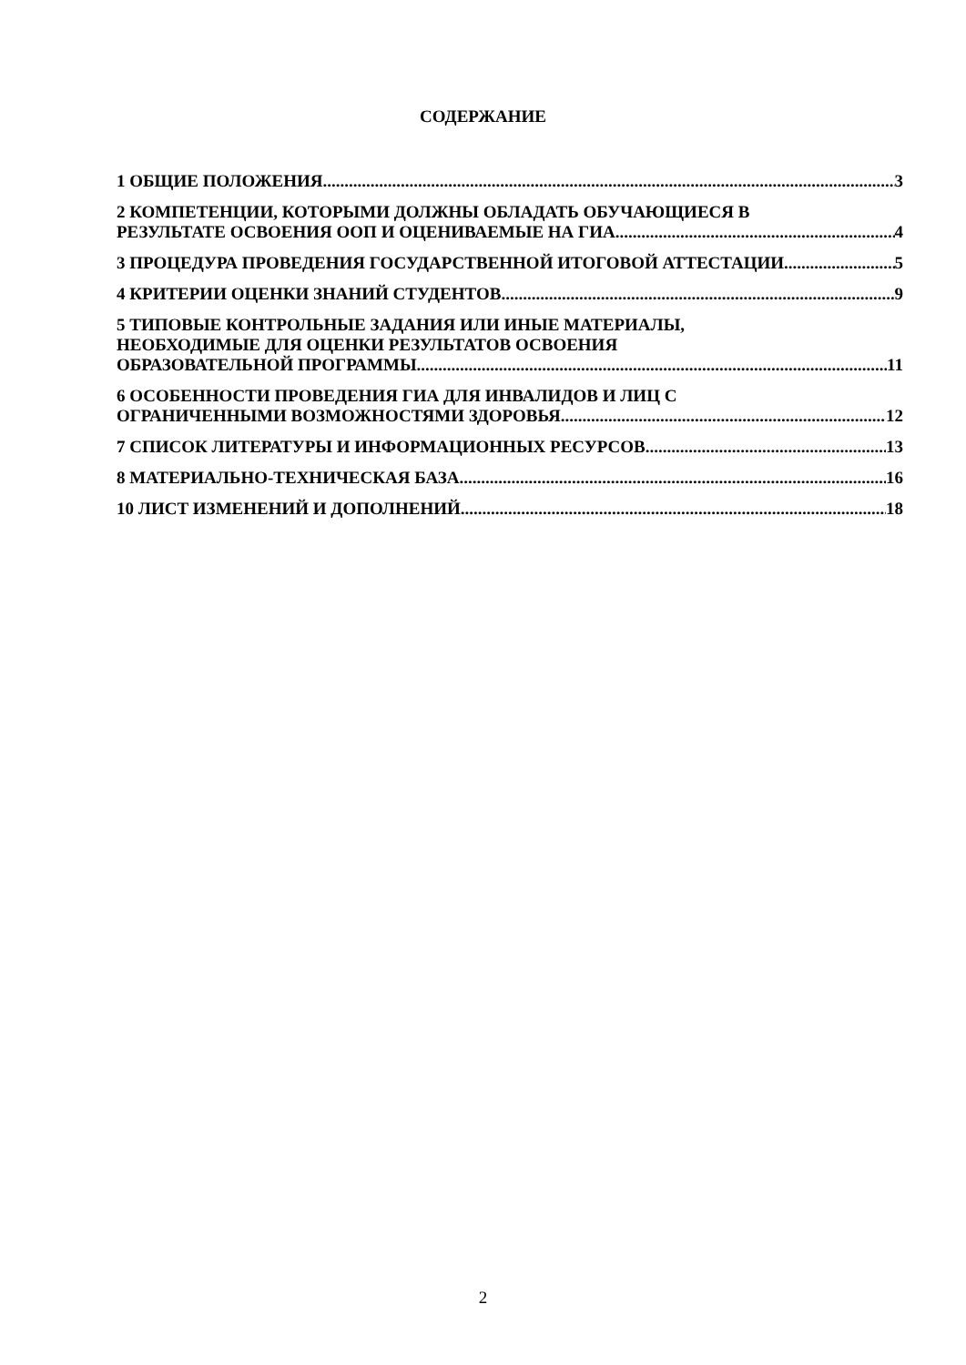СОДЕРЖАНИЕ
1 ОБЩИЕ ПОЛОЖЕНИЯ 3
2 КОМПЕТЕНЦИИ, КОТОРЫМИ ДОЛЖНЫ ОБЛАДАТЬ ОБУЧАЮЩИЕСЯ В
РЕЗУЛЬТАТЕ ОСВОЕНИЯ ООП И ОЦЕНИВАЕМЫЕ НА ГИА 4
3 ПРОЦЕДУРА ПРОВЕДЕНИЯ ГОСУДАРСТВЕННОЙ ИТОГОВОЙ АТТЕСТАЦИИ 5
4 КРИТЕРИИ ОЦЕНКИ ЗНАНИЙ СТУДЕНТОВ 9
5 ТИПОВЫЕ КОНТРОЛЬНЫЕ ЗАДАНИЯ ИЛИ ИНЫЕ МАТЕРИАЛЫ,
НЕОБХОДИМЫЕ ДЛЯ ОЦЕНКИ РЕЗУЛЬТАТОВ ОСВОЕНИЯ
ОБРАЗОВАТЕЛЬНОЙ ПРОГРАММЫ 11
6 ОСОБЕННОСТИ ПРОВЕДЕНИЯ ГИА ДЛЯ ИНВАЛИДОВ И ЛИЦ С
ОГРАНИЧЕННЫМИ ВОЗМОЖНОСТЯМИ ЗДОРОВЬЯ 12
7 СПИСОК ЛИТЕРАТУРЫ И ИНФОРМАЦИОННЫХ РЕСУРСОВ 13
8 МАТЕРИАЛЬНО-ТЕХНИЧЕСКАЯ БАЗА 16
10 ЛИСТ ИЗМЕНЕНИЙ И ДОПОЛНЕНИЙ 18
2